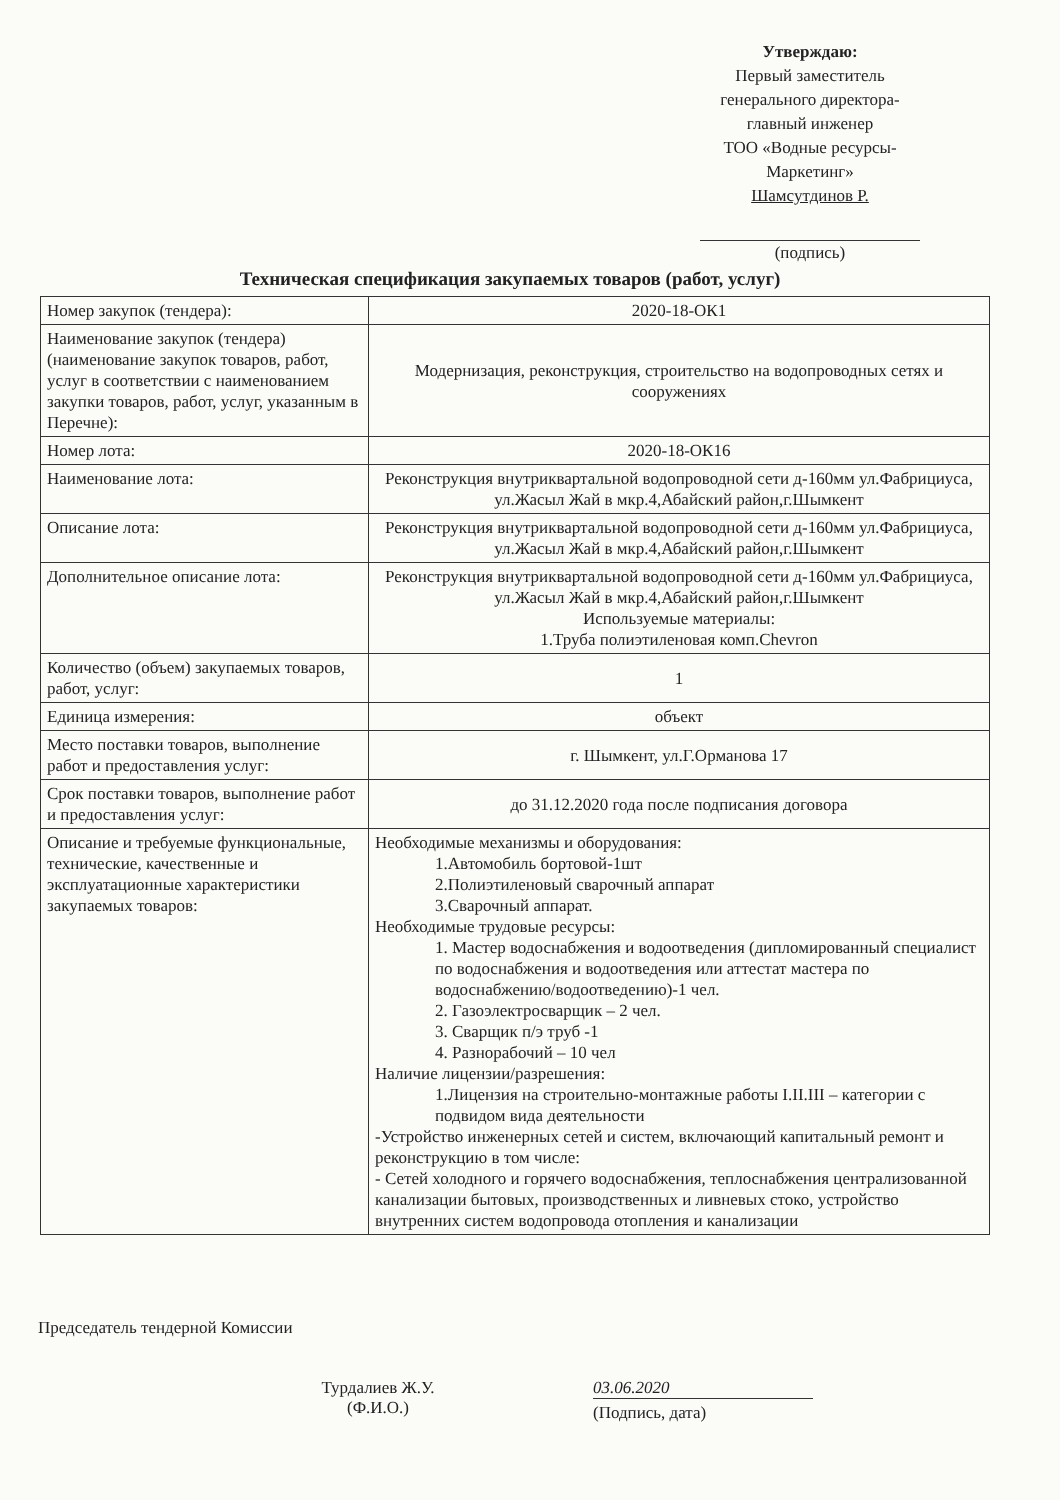Утверждаю:
Первый заместитель
генерального директора-
главный инженер
ТОО «Водные ресурсы-
Маркетинг»
Шамсутдинов Р.
(подпись)
Техническая спецификация закупаемых товаров (работ, услуг)
| Номер закупок (тендера): | 2020-18-ОК1 |
| Наименование закупок (тендера) (наименование закупок товаров, работ, услуг в соответствии с наименованием закупки товаров, работ, услуг, указанным в Перечне): | Модернизация, реконструкция, строительство на водопроводных сетях и сооружениях |
| Номер лота: | 2020-18-ОК16 |
| Наименование лота: | Реконструкция внутриквартальной водопроводной сети д-160мм ул.Фабрициуса, ул.Жасыл Жай в мкр.4,Абайский район,г.Шымкент |
| Описание лота: | Реконструкция внутриквартальной водопроводной сети д-160мм ул.Фабрициуса, ул.Жасыл Жай в мкр.4,Абайский район,г.Шымкент |
| Дополнительное описание лота: | Реконструкция внутриквартальной водопроводной сети д-160мм ул.Фабрициуса, ул.Жасыл Жай в мкр.4,Абайский район,г.Шымкент Используемые материалы: 1.Труба полиэтиленовая комп.Chevron |
| Количество (объем) закупаемых товаров, работ, услуг: | 1 |
| Единица измерения: | объект |
| Место поставки товаров, выполнение работ и предоставления услуг: | г. Шымкент, ул.Г.Орманова 17 |
| Срок поставки товаров, выполнение работ и предоставления услуг: | до 31.12.2020 года после подписания договора |
| Описание и требуемые функциональные, технические, качественные и эксплуатационные характеристики закупаемых товаров: | Необходимые механизмы и оборудования: 1.Автомобиль бортовой-1шт 2.Полиэтиленовый сварочный аппарат 3.Сварочный аппарат. Необходимые трудовые ресурсы: 1. Мастер водоснабжения и водоотведения (дипломированный специалист по водоснабжения и водоотведения или аттестат мастера по водоснабжению/водоотведению)-1 чел. 2. Газоэлектросварщик – 2 чел. 3. Сварщик п/э труб -1 4. Разнорабочий – 10 чел Наличие лицензии/разрешения: 1.Лицензия на строительно-монтажные работы I.II.III – категории с подвидом вида деятельности -Устройство инженерных сетей и систем, включающий капитальный ремонт и реконструкцию в том числе: - Сетей холодного и горячего водоснабжения, теплоснабжения централизованной канализации бытовых, производственных и ливневых стоко, устройство внутренних систем водопровода отопления и канализации |
Председатель тендерной Комиссии
Турдалиев Ж.У.
(Ф.И.О.)
03.06.2020
(Подпись, дата)